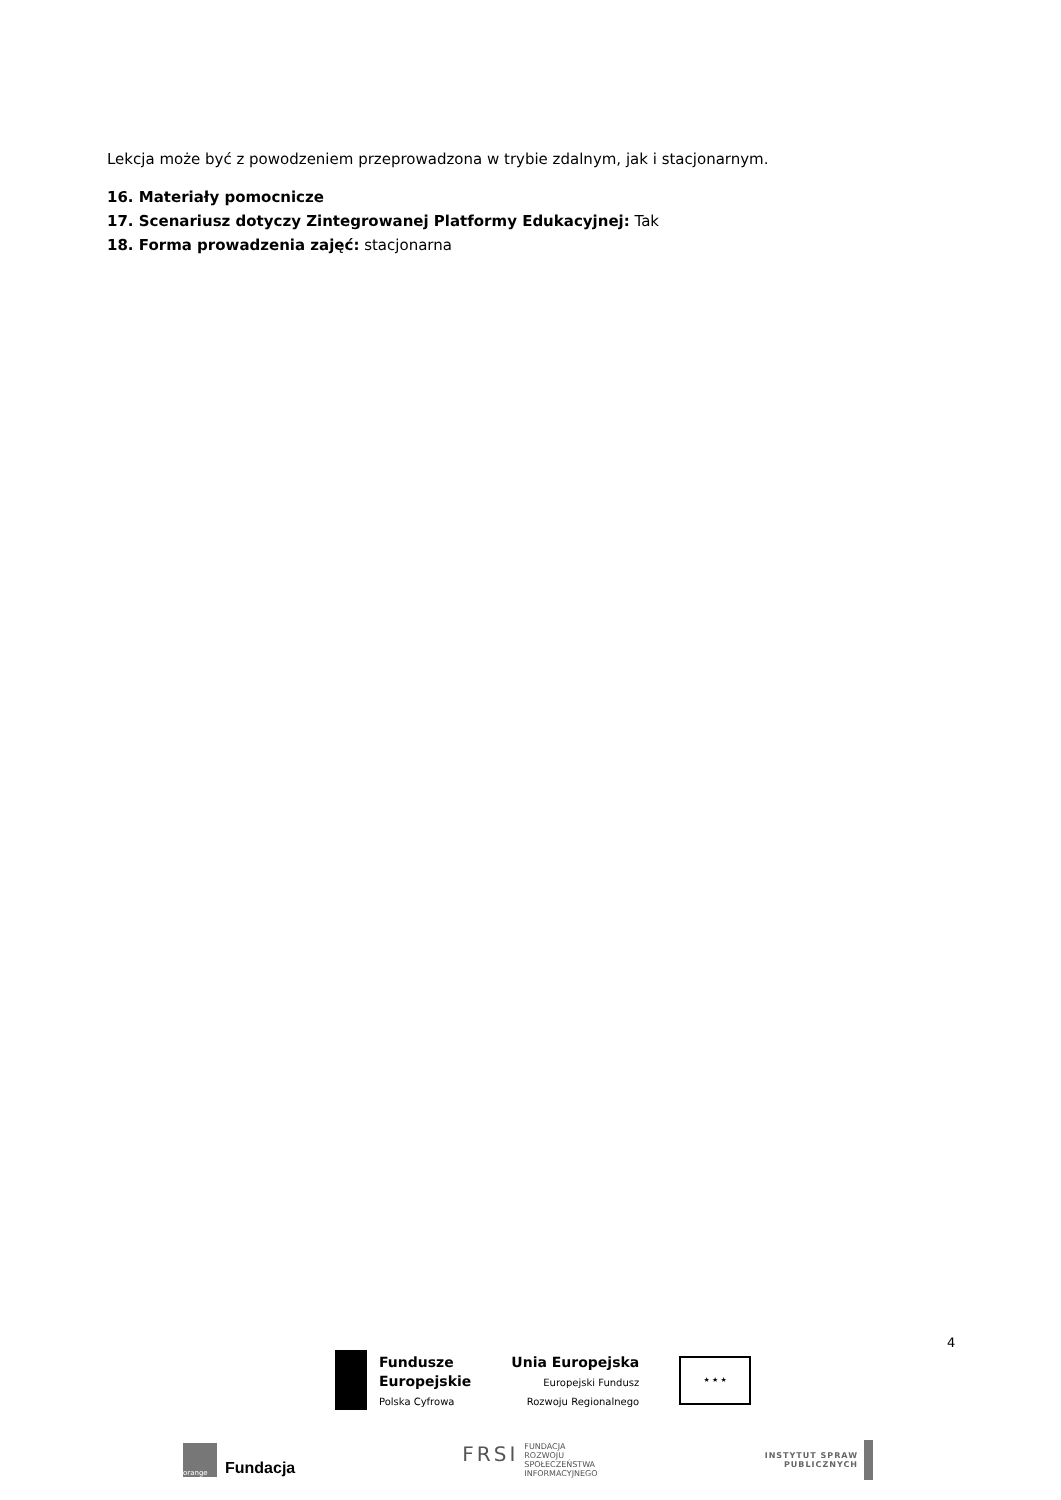Lekcja może być z powodzeniem przeprowadzona w trybie zdalnym, jak i stacjonarnym.
16. Materiały pomocnicze
17. Scenariusz dotyczy Zintegrowanej Platformy Edukacyjnej: Tak
18. Forma prowadzenia zajęć: stacjonarna
4
Fundusze
Europejskie
Polska Cyfrowa
Unia Europejska
Europejski Fundusz
Rozwoju Regionalnego
★ ★ ★
orange
Fundacja
FRSI FUNDACJA
ROZWOJU
SPOŁECZEŃSTWA
INFORMACYJNEGO
INSTYTUT SPRAW
PUBLICZNYCH